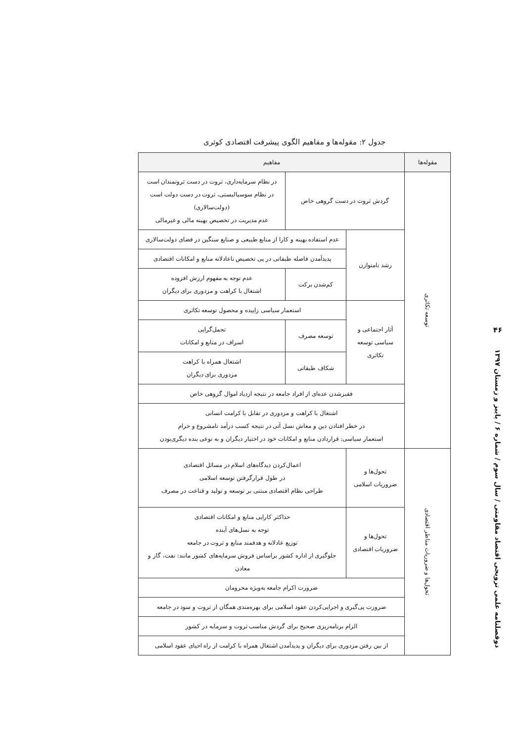۴۶
دوفصلنامه علمی ترویجی اقتصاد مقاومتی / سال سوم / شماره ۶ / پاییز و زمستان ۱۳۹۷
جدول ۲: مقوله‌ها و مفاهیم الگوی پیشرفت اقتصادی کوثری
| مقوله‌ها | مفاهیم | | |
| --- | --- | --- | --- |
| توسعه تکاثری | گردش ثروت در دست گروهی خاص | | در نظام سرمایه‌داری، ثروت در دست ثروتمندان است در نظام سوسیالیستی، ثروت در دست دولت است (دولت‌سالاری) عدم مدیریت در تخصیص بهینه مالی و غیرمالی |
| | رشد نامتوازن | عدم استفاده بهینه و کارا از منابع طبیعی و صنایع سنگین در فضای دولت‌سالاری | |
| | | پدیدآمدن فاصله طبقاتی در پی تخصیص ناعادلانه منابع و امکانات اقتصادی | |
| | | کم‌شدن برکت | عدم توجه به مفهوم ارزش افزوده اشتغال با کراهت و مزدوری برای دیگران |
| | آثار اجتماعی و سیاسی توسعه تکاثری | استعمار سیاسی زاییده و محصول توسعه تکاثری | |
| | | توسعه مصرف | تجمل‌گرایی اسراف در منابع و امکانات |
| | | شکاف طبقاتی | اشتغال همراه با کراهت مزدوری برای دیگران |
| | فقیرشدن عده‌ای از افراد جامعه در نتیجه ازدیاد اموال گروهی خاص | | |
| | اشتغال با کراهت و مزدوری در تقابل با کرامت انسانی در خطر افتادن دین و معاش نسل آتی در نتیجه کسب درآمد نامشروع و حرام استعمار سیاسی: قراردادن منابع و امکانات خود در اختیار دیگران و به نوعی بنده دیگری‌بودن | | |
| تحول‌ها و ضروریات مناظر اقتصادی | تحول‌ها و ضروریات اسلامی | اعمال‌کردن دیدگاه‌های اسلام در مسائل اقتصادی در طول قرارگرفتن توسعه اسلامی طراحی نظام اقتصادی مبتنی بر توسعه و تولید و قناعت در مصرف | |
| | تحول‌ها و ضروریات اقتصادی | حداکثر کارایی منابع و امکانات اقتصادی توجه به نسل‌های آینده توزیع عادلانه و هدفمند منابع و ثروت در جامعه جلوگیری از اداره کشور براساس فروش سرمایه‌های کشور مانند: نفت، گاز و معادن | |
| | ضرورت اکرام جامعه به‌ویژه محرومان | | |
| | ضرورت پی‌گیری و اجرایی‌کردن عقود اسلامی برای بهره‌مندی همگان از ثروت و سود در جامعه | | |
| | الزام برنامه‌ریزی صحیح برای گردش مناسب ثروت و سرمایه در کشور | | |
| | از بین رفتن مزدوری برای دیگران و پدیدآمدن اشتغال همراه با کرامت از راه احیای عقود اسلامی | | |